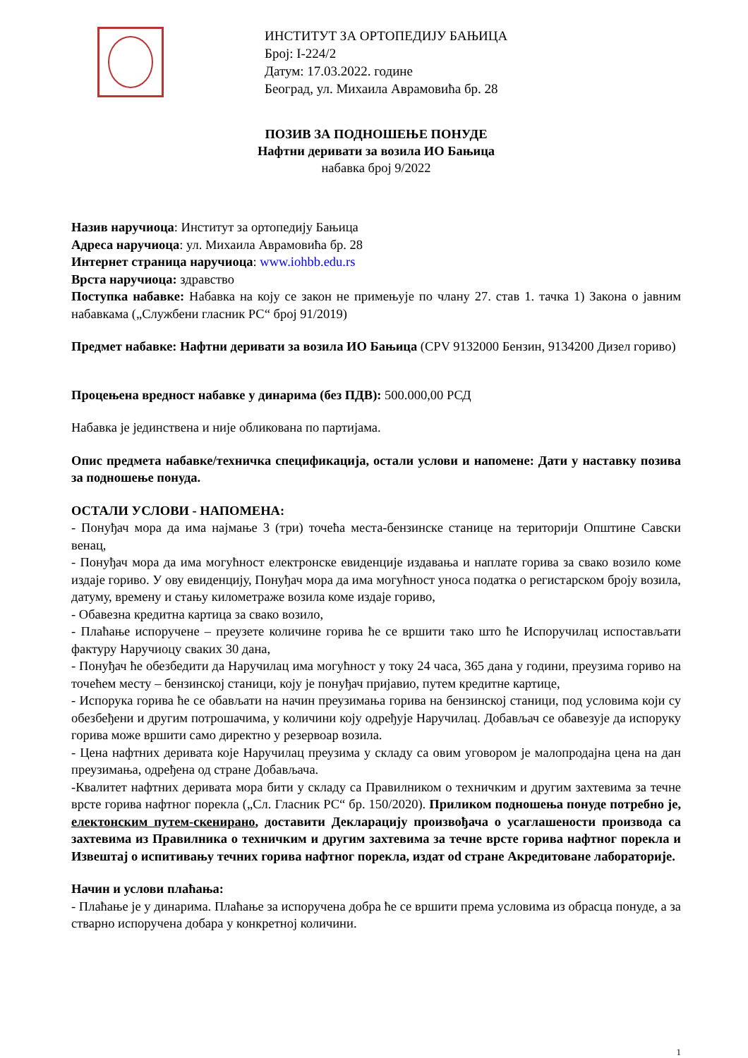ИНСТИТУТ ЗА ОРТОПЕДИЈУ БАЊИЦА
Број: I-224/2
Датум: 17.03.2022. године
Београд, ул. Михаила Аврамовића бр. 28
ПОЗИВ ЗА ПОДНОШЕЊЕ ПОНУДЕ
Нафтни деривати за возила ИО Бањица
набавка број 9/2022
Назив наручиоца: Институт за ортопедију Бањица
Адреса наручиоца: ул. Михаила Аврамовића бр. 28
Интернет страница наручиоца: www.iohbb.edu.rs
Врста наручиоца: здравство
Поступка набавке: Набавка на коју се закон не примењује по члану 27. став 1. тачка 1) Закона о јавним набавкама („Службени гласник РС“ број 91/2019)
Предмет набавке: Нафтни деривати за возила ИО Бањица (CPV 9132000 Бензин, 9134200 Дизел гориво)
Процењена вредност набавке у динарима (без ПДВ): 500.000,00 РСД
Набавка је јединствена и није обликована по партијама.
Опис предмета набавке/техничка спецификација, остали услови и напомене: Дати у наставку позива за подношење понуда.
ОСТАЛИ УСЛОВИ - НАПОМЕНА:
- Понуђач мора да има најмање 3 (три) точећа места-бензинске станице на територији Општине Савски венац,
- Понуђач мора да има могућност електронске евиденције издавања и наплате горива за свако возило коме издаје гориво. У ову евиденцију, Понуђач мора да има могућност уноса податка о регистарском броју возила, датуму, времену и стању километраже возила коме издаје гориво,
- Обавезна кредитна картица за свако возило,
- Плаћање испоручене – преузете количине горива ће се вршити тако што ће Испоручилац испостављати фактуру Наручиоцу сваких 30 дана,
- Понуђач ће обезбедити да Наручилац има могућност у току 24 часа, 365 дана у години, преузима гориво на точећем месту – бензинској станици, коју је понуђач пријавио, путем кредитне картице,
- Испорука горива ће се обављати на начин преузимања горива на бензинској станици, под условима који су обезбеђени и другим потрошачима, у количини коју одређује Наручилац. Добављач се обавезује да испоруку горива може вршити само директно у резервоар возила.
- Цена нафтних деривата које Наручилац преузима у складу са овим уговором је малопродајна цена на дан преузимања, одређена од стране Добављача.
-Квалитет нафтних деривата мора бити у складу са Правилником о техничким и другим захтевима за течне врсте горива нафтног порекла („Сл. Гласник РС“ бр. 150/2020). Приликом подношења понуде потребно је, електонским путем-скенирано, доставити Декларацију произвођача о усаглашености производа са захтевима из Правилника о техничким и другим захтевима за течне врсте горива нафтног порекла и Извештај о испитивању течних горива нафтног порекла, издат od стране Акредитоване лабораторије.
Начин и услови плаћања:
- Плаћање је у динарима. Плаћање за испоручена добра ће се вршити према условима из обрасца понуде, а за стварно испоручена добара у конкретној количини.
1